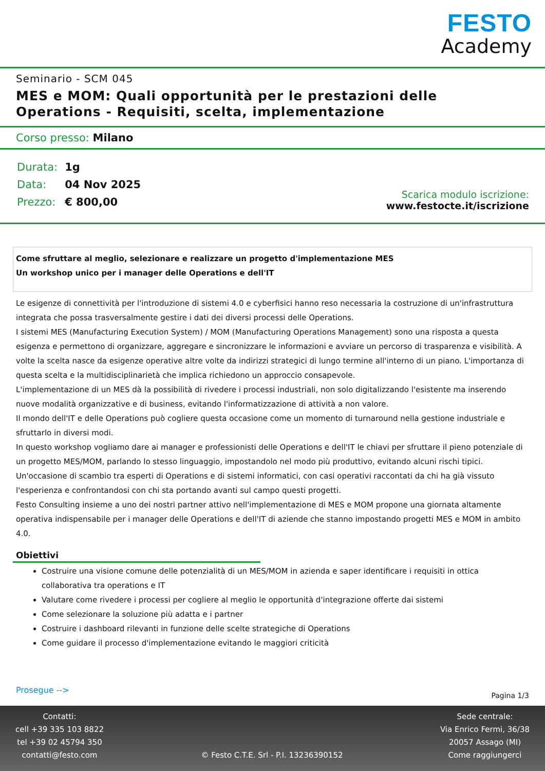FESTO
Academy
Seminario - SCM 045
MES e MOM: Quali opportunità per le prestazioni delle
Operations - Requisiti, scelta, implementazione
Corso presso: Milano
| Durata: | 1g |
| Data: | 04 Nov 2025 |
| Prezzo: | € 800,00 |
Scarica modulo iscrizione:
www.festocte.it/iscrizione
Come sfruttare al meglio, selezionare e realizzare un progetto d'implementazione MES
Un workshop unico per i manager delle Operations e dell'IT
Le esigenze di connettività per l'introduzione di sistemi 4.0 e cyberfisici hanno reso necessaria la costruzione di un'infrastruttura integrata che possa trasversalmente gestire i dati dei diversi processi delle Operations.
I sistemi MES (Manufacturing Execution System) / MOM (Manufacturing Operations Management) sono una risposta a questa esigenza e permettono di organizzare, aggregare e sincronizzare le informazioni e avviare un percorso di trasparenza e visibilità. A volte la scelta nasce da esigenze operative altre volte da indirizzi strategici di lungo termine all'interno di un piano. L'importanza di questa scelta e la multidisciplinarietà che implica richiedono un approccio consapevole.
L'implementazione di un MES dà la possibilità di rivedere i processi industriali, non solo digitalizzando l'esistente ma inserendo nuove modalità organizzative e di business, evitando l'informatizzazione di attività a non valore.
Il mondo dell'IT e delle Operations può cogliere questa occasione come un momento di turnaround nella gestione industriale e sfruttarlo in diversi modi.
In questo workshop vogliamo dare ai manager e professionisti delle Operations e dell'IT le chiavi per sfruttare il pieno potenziale di un progetto MES/MOM, parlando lo stesso linguaggio, impostandolo nel modo più produttivo, evitando alcuni rischi tipici.
Un'occasione di scambio tra esperti di Operations e di sistemi informatici, con casi operativi raccontati da chi ha già vissuto l'esperienza e confrontandosi con chi sta portando avanti sul campo questi progetti.
Festo Consulting insieme a uno dei nostri partner attivo nell'implementazione di MES e MOM propone una giornata altamente operativa indispensabile per i manager delle Operations e dell'IT di aziende che stanno impostando progetti MES e MOM in ambito 4.0.
Obiettivi
Costruire una visione comune delle potenzialità di un MES/MOM in azienda e saper identificare i requisiti in ottica collaborativa tra operations e IT
Valutare come rivedere i processi per cogliere al meglio le opportunità d'integrazione offerte dai sistemi
Come selezionare la soluzione più adatta e i partner
Costruire i dashboard rilevanti in funzione delle scelte strategiche di Operations
Come guidare il processo d'implementazione evitando le maggiori criticità
Prosegue -->
Pagina 1/3
Contatti:
cell +39 335 103 8822
tel +39 02 45794 350
contatti@festo.com
© Festo C.T.E. Srl - P.I. 13236390152
Sede centrale:
Via Enrico Fermi, 36/38
20057 Assago (MI)
Come raggiungerci